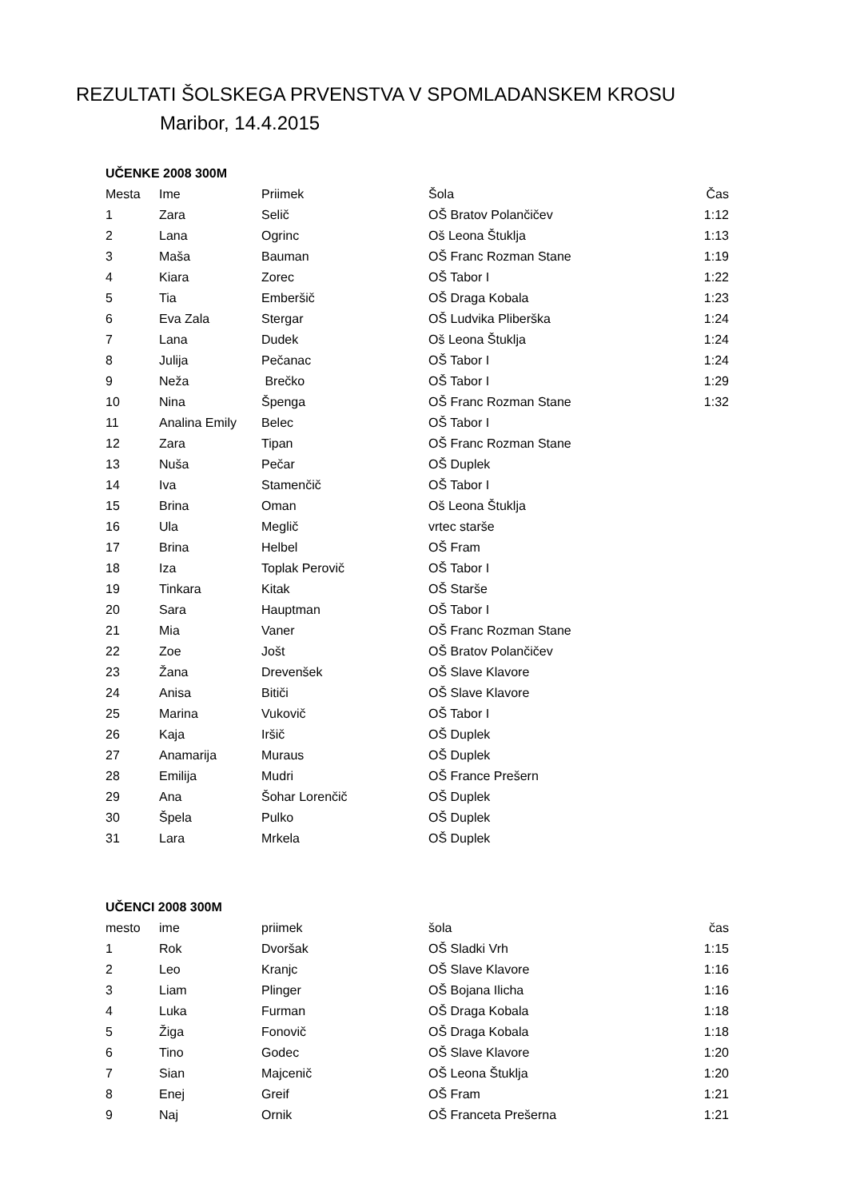REZULTATI ŠOLSKEGA PRVENSTVA V SPOMLADANSKEM KROSU
Maribor, 14.4.2015
UČENKE 2008 300M
| Mesta | Ime | Priimek | Šola | Čas |
| --- | --- | --- | --- | --- |
| 1 | Zara | Selič | OŠ Bratov Polančičev | 1:12 |
| 2 | Lana | Ogrinc | Oš Leona Štuklja | 1:13 |
| 3 | Maša | Bauman | OŠ Franc Rozman Stane | 1:19 |
| 4 | Kiara | Zorec | OŠ Tabor I | 1:22 |
| 5 | Tia | Emberšič | OŠ Draga Kobala | 1:23 |
| 6 | Eva Zala | Stergar | OŠ Ludvika Pliberška | 1:24 |
| 7 | Lana | Dudek | Oš Leona Štuklja | 1:24 |
| 8 | Julija | Pečanac | OŠ Tabor I | 1:24 |
| 9 | Neža | Brečko | OŠ Tabor I | 1:29 |
| 10 | Nina | Špenga | OŠ Franc Rozman Stane | 1:32 |
| 11 | Analina Emily | Belec | OŠ Tabor I | |
| 12 | Zara | Tipan | OŠ Franc Rozman Stane | |
| 13 | Nuša | Pečar | OŠ Duplek | |
| 14 | Iva | Stamenčič | OŠ Tabor I | |
| 15 | Brina | Oman | Oš Leona Štuklja | |
| 16 | Ula | Meglič | vrtec starše | |
| 17 | Brina | Helbel | OŠ Fram | |
| 18 | Iza | Toplak Perovič | OŠ Tabor I | |
| 19 | Tinkara | Kitak | OŠ Starše | |
| 20 | Sara | Hauptman | OŠ Tabor I | |
| 21 | Mia | Vaner | OŠ Franc Rozman Stane | |
| 22 | Zoe | Jošt | OŠ Bratov Polančičev | |
| 23 | Žana | Drevenšek | OŠ Slave Klavore | |
| 24 | Anisa | Bitiči | OŠ Slave Klavore | |
| 25 | Marina | Vukovič | OŠ Tabor I | |
| 26 | Kaja | Iršič | OŠ Duplek | |
| 27 | Anamarija | Muraus | OŠ Duplek | |
| 28 | Emilija | Mudri | OŠ France Prešern | |
| 29 | Ana | Šohar Lorenčič | OŠ Duplek | |
| 30 | Špela | Pulko | OŠ Duplek | |
| 31 | Lara | Mrkela | OŠ Duplek | |
UČENCI 2008 300M
| mesto | ime | priimek | šola | čas |
| --- | --- | --- | --- | --- |
| 1 | Rok | Dvoršak | OŠ Sladki Vrh | 1:15 |
| 2 | Leo | Kranjc | OŠ Slave Klavore | 1:16 |
| 3 | Liam | Plinger | OŠ Bojana Ilicha | 1:16 |
| 4 | Luka | Furman | OŠ Draga Kobala | 1:18 |
| 5 | Žiga | Fonovič | OŠ Draga Kobala | 1:18 |
| 6 | Tino | Godec | OŠ Slave Klavore | 1:20 |
| 7 | Sian | Majcenič | OŠ Leona Štuklja | 1:20 |
| 8 | Enej | Greif | OŠ Fram | 1:21 |
| 9 | Naj | Ornik | OŠ Franceta Prešerna | 1:21 |